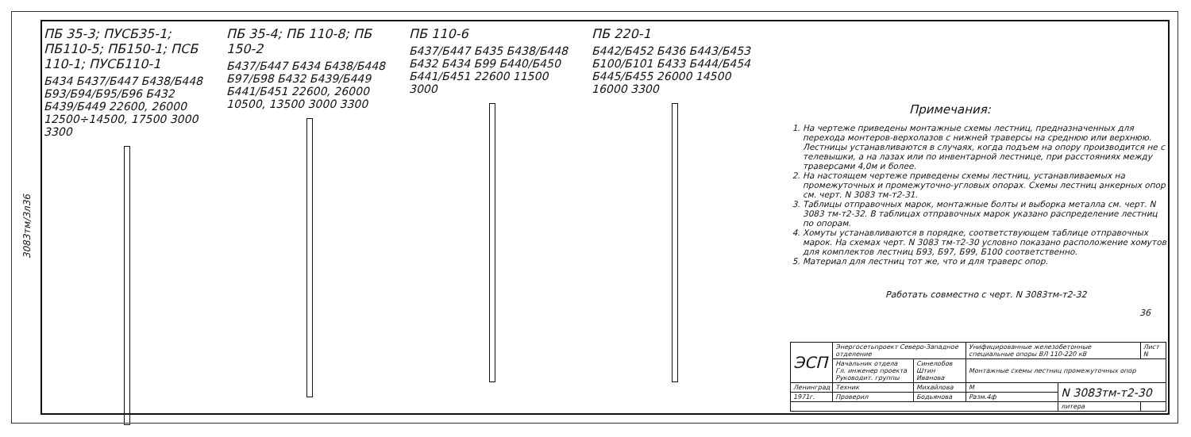3083тм/3л36
ПБ 35-3; ПУСБ35-1; ПБ110-5; ПБ150-1; ПСБ 110-1; ПУСБ110-1
Б434 Б437/Б447 Б438/Б448 Б93/Б94/Б95/Б96 Б432 Б439/Б449 22600, 26000 12500÷14500, 17500 3000 3300
ПБ 35-4; ПБ 110-8; ПБ 150-2
Б437/Б447 Б434 Б438/Б448 Б97/Б98 Б432 Б439/Б449 Б441/Б451 22600, 26000 10500, 13500 3000 3300
ПБ 110-6
Б437/Б447 Б435 Б438/Б448 Б432 Б434 Б99 Б440/Б450 Б441/Б451 22600 11500 3000
ПБ 220-1
Б442/Б452 Б436 Б443/Б453 Б100/Б101 Б433 Б444/Б454 Б445/Б455 26000 14500 16000 3300
Примечания:
1. На чертеже приведены монтажные схемы лестниц, предназначенных для перехода монтеров-верхолазов с нижней траверсы на среднюю или верхнюю. Лестницы устанавливаются в случаях, когда подъем на опору производится не с телевышки, а на лазах или по инвентарной лестнице, при расстояниях между траверсами 4,0м и более.
2. На настоящем чертеже приведены схемы лестниц, устанавливаемых на промежуточных и промежуточно-угловых опорах. Схемы лестниц анкерных опор см. черт. N 3083 тм-т2-31.
3. Таблицы отправочных марок, монтажные болты и выборка металла см. черт. N 3083 тм-т2-32. В таблицах отправочных марок указано распределение лестниц по опорам.
4. Хомуты устанавливаются в порядке, соответствующем таблице отправочных марок. На схемах черт. N 3083 тм-т2-30 условно показано расположение хомутов для комплектов лестниц Б93, Б97, Б99, Б100 соответственно.
5. Материал для лестниц тот же, что и для траверс опор.
Работать совместно с черт. N 3083тм-т2-32
36
| ЭСП | Энергосетьпроект Северо-Западное отделение | | Унифицированные железобетонные специальные опоры ВЛ 110-220 кВ | | Лист N |
| | Начальник отдела Гл. инженер проекта Руководит. группы | Синелобов Штин Иванова | Монтажные схемы лестниц промежуточных опор | | |
| Ленинград | Техник | Михайлова | М | N 3083тм-т2-30 | |
| 1971г. | Проверил | Бодьянова | Разм.4ф | | |
| | | | | литера | |